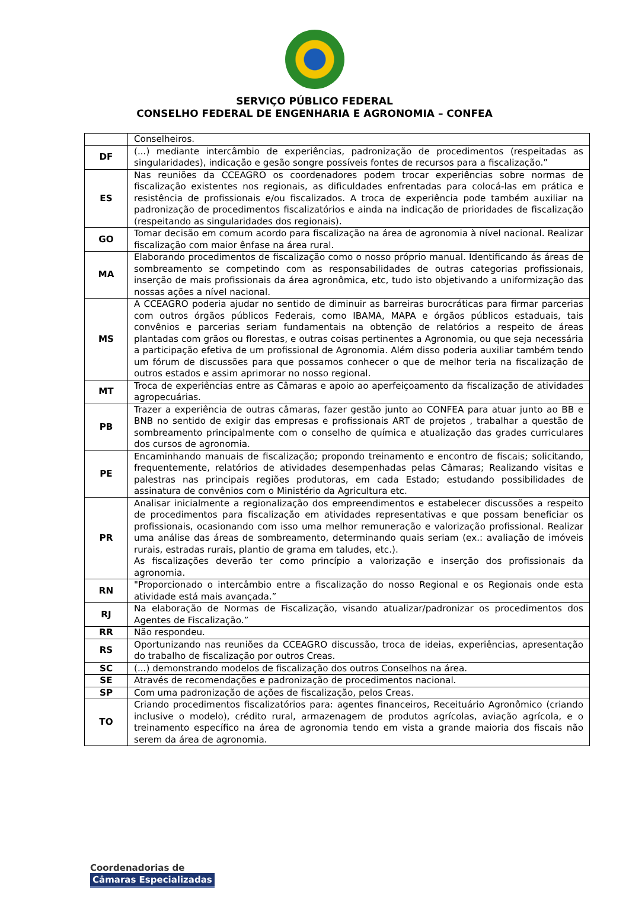SERVIÇO PÚBLICO FEDERAL
CONSELHO FEDERAL DE ENGENHARIA E AGRONOMIA – CONFEA
| | Conselheiros. |
| DF | (...) mediante intercâmbio de experiências, padronização de procedimentos (respeitadas as singularidades), indicação e gesão songre possíveis fontes de recursos para a fiscalização.” |
| ES | Nas reuniões da CCEAGRO os coordenadores podem trocar experiências sobre normas de fiscalização existentes nos regionais, as dificuldades enfrentadas para colocá-las em prática e resistência de profissionais e/ou fiscalizados. A troca de experiência pode também auxiliar na padronização de procedimentos fiscalizatórios e ainda na indicação de prioridades de fiscalização (respeitando as singularidades dos regionais). |
| GO | Tomar decisão em comum acordo para fiscalização na área de agronomia à nível nacional. Realizar fiscalização com maior ênfase na área rural. |
| MA | Elaborando procedimentos de fiscalização como o nosso próprio manual. Identificando ás áreas de sombreamento se competindo com as responsabilidades de outras categorias profissionais, inserção de mais profissionais da área agronômica, etc, tudo isto objetivando a uniformização das nossas ações a nível nacional. |
| MS | A CCEAGRO poderia ajudar no sentido de diminuir as barreiras burocráticas para firmar parcerias com outros órgãos públicos Federais, como IBAMA, MAPA e órgãos públicos estaduais, tais convênios e parcerias seriam fundamentais na obtenção de relatórios a respeito de áreas plantadas com grãos ou florestas, e outras coisas pertinentes a Agronomia, ou que seja necessária a participação efetiva de um profissional de Agronomia. Além disso poderia auxiliar também tendo um fórum de discussões para que possamos conhecer o que de melhor teria na fiscalização de outros estados e assim aprimorar no nosso regional. |
| MT | Troca de experiências entre as Câmaras e apoio ao aperfeiçoamento da fiscalização de atividades agropecuárias. |
| PB | Trazer a experiência de outras câmaras, fazer gestão junto ao CONFEA para atuar junto ao BB e BNB no sentido de exigir das empresas e profissionais ART de projetos , trabalhar a questão de sombreamento principalmente com o conselho de química e atualização das grades curriculares dos cursos de agronomia. |
| PE | Encaminhando manuais de fiscalização; propondo treinamento e encontro de fiscais; solicitando, frequentemente, relatórios de atividades desempenhadas pelas Câmaras; Realizando visitas e palestras nas principais regiões produtoras, em cada Estado; estudando possibilidades de assinatura de convênios com o Ministério da Agricultura etc. |
| PR | Analisar inicialmente a regionalização dos empreendimentos e estabelecer discussões a respeito de procedimentos para fiscalização em atividades representativas e que possam beneficiar os profissionais, ocasionando com isso uma melhor remuneração e valorização profissional. Realizar uma análise das áreas de sombreamento, determinando quais seriam (ex.: avaliação de imóveis rurais, estradas rurais, plantio de grama em taludes, etc.). As fiscalizações deverão ter como princípio a valorização e inserção dos profissionais da agronomia. |
| RN | "Proporcionado o intercâmbio entre a fiscalização do nosso Regional e os Regionais onde esta atividade está mais avançada.” |
| RJ | Na elaboração de Normas de Fiscalização, visando atualizar/padronizar os procedimentos dos Agentes de Fiscalização.” |
| RR | Não respondeu. |
| RS | Oportunizando nas reuniões da CCEAGRO discussão, troca de ideias, experiências, apresentação do trabalho de fiscalização por outros Creas. |
| SC | (...) demonstrando modelos de fiscalização dos outros Conselhos na área. |
| SE | Através de recomendações e padronização de procedimentos nacional. |
| SP | Com uma padronização de ações de fiscalização, pelos Creas. |
| TO | Criando procedimentos fiscalizatórios para: agentes financeiros, Receituário Agronômico (criando inclusive o modelo), crédito rural, armazenagem de produtos agrícolas, aviação agrícola, e o treinamento específico na área de agronomia tendo em vista a grande maioria dos fiscais não serem da área de agronomia. |
Coordenadorias de
Câmaras Especializadas